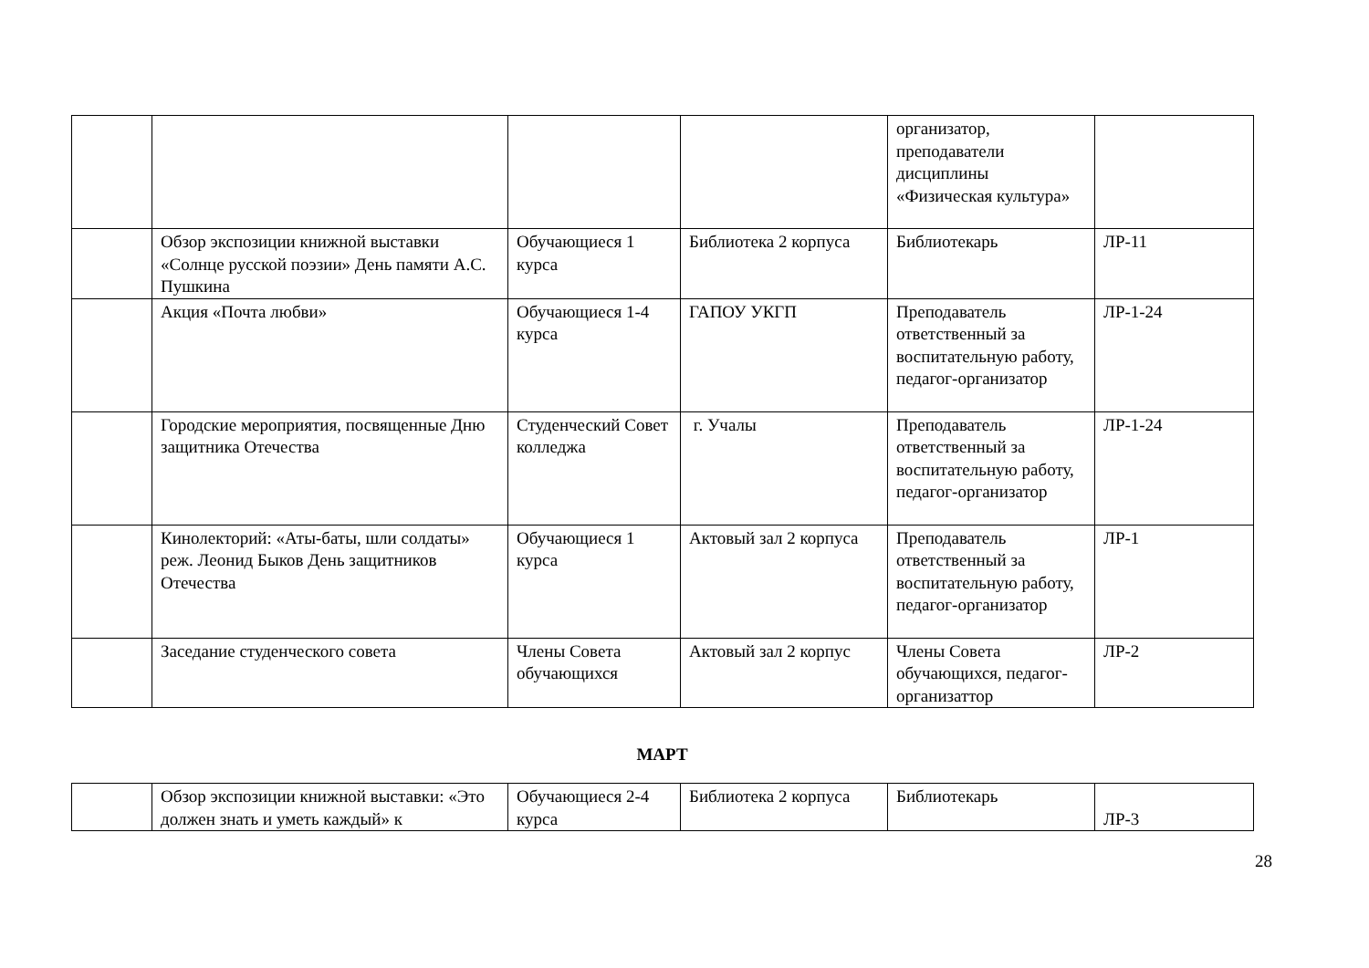| | | | | организатор, преподаватели дисциплины «Физическая культура» | |
| | Обзор экспозиции книжной выставки «Солнце русской поэзии» День памяти А.С. Пушкина | Обучающиеся 1 курса | Библиотека 2 корпуса | Библиотекарь | ЛР-11 |
| | Акция «Почта любви» | Обучающиеся 1-4 курса | ГАПОУ УКГП | Преподаватель ответственный за воспитательную работу, педагог-организатор | ЛР-1-24 |
| | Городские мероприятия, посвященные Дню защитника Отечества | Студенческий Совет колледжа | г. Учалы | Преподаватель ответственный за воспитательную работу, педагог-организатор | ЛР-1-24 |
| | Кинолекторий: «Аты-баты, шли солдаты» реж. Леонид Быков День защитников Отечества | Обучающиеся 1 курса | Актовый зал 2 корпуса | Преподаватель ответственный за воспитательную работу, педагог-организатор | ЛР-1 |
| | Заседание студенческого совета | Члены Совета обучающихся | Актовый зал 2 корпус | Члены Совета обучающихся, педагог-организаттор | ЛР-2 |
МАРТ
| | Обзор экспозиции книжной выставки: «Это должен знать и уметь каждый» к | Обучающиеся 2-4 курса | Библиотека 2 корпуса | Библиотекарь | ЛР-3 |
28